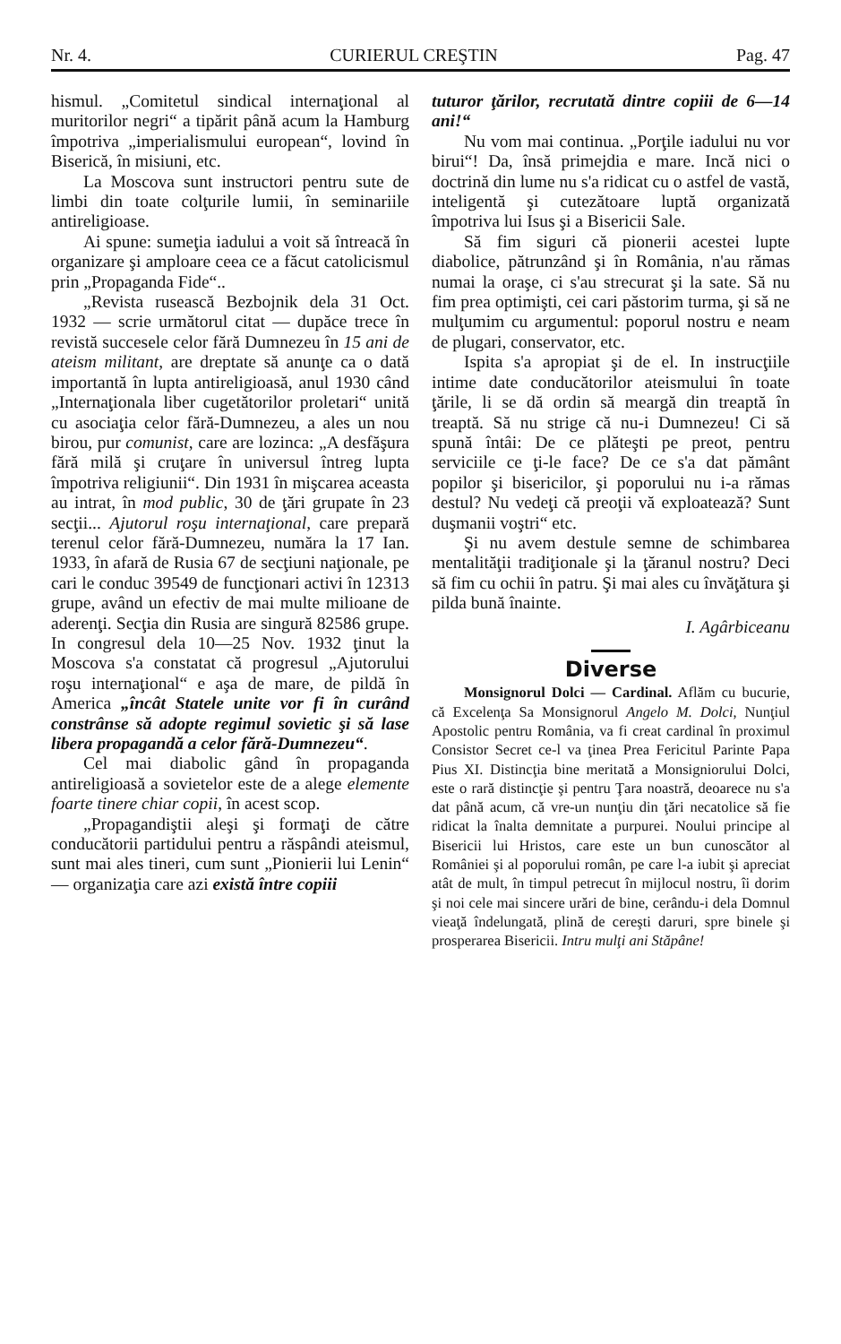Nr. 4. CURIERUL CREŞTIN Pag. 47
hismul. „Comitetul sindical internaţional al muritorilor negri“ a tipărit până acum la Hamburg împotriva „imperialismului european“, lovind în Biserică, în misiuni, etc.
La Moscova sunt instructori pentru sute de limbi din toate colţurile lumii, în seminariile antireligioase.
Ai spune: sumeţia iadului a voit să întreacă în organizare şi amploare ceea ce a făcut catolicismul prin „Propaganda Fide“..
„Revista rusească Bezbojnik dela 31 Oct. 1932 — scrie următorul citat — dupăce trece în revistă succesele celor fără Dumnezeu în 15 ani de ateism militant, are dreptate să anunţe ca o dată importantă în lupta antireligioasă, anul 1930 când „Internaţionala liber cugetătorilor proletari“ unită cu asociaţia celor fără-Dumnezeu, a ales un nou birou, pur comunist, care are lozinca: „A desfăşura fără milă şi cruţare în universul întreg lupta împotriva religiunii“. Din 1931 în mişcarea aceasta au intrat, în mod public, 30 de ţări grupate în 23 secţii... Ajutorul roşu internaţional, care prepară terenul celor fără-Dumnezeu, număra la 17 Ian. 1933, în afară de Rusia 67 de secţiuni naţionale, pe cari le conduc 39549 de funcţionari activi în 12313 grupe, având un efectiv de mai multe milioane de aderenţi. Secţia din Rusia are singură 82586 grupe. In congresul dela 10—25 Nov. 1932 ţinut la Moscova s'a constatat că progresul „Ajutorului roşu internaţional“ e aşa de mare, de pildă în America „încât Statele unite vor fi în curând constrânse să adopte regimul sovietic şi să lase libera propagandă a celor fără-Dumnezeu“.
Cel mai diabolic gând în propaganda antireligioasă a sovietelor este de a alege elemente foarte tinere chiar copii, în acest scop.
„Propagandiştii aleşi şi formaţi de către conducătorii partidului pentru a răspândi ateismul, sunt mai ales tineri, cum sunt „Pionierii lui Lenin“ — organizaţia care azi există între copiii
tuturor ţărilor, recrutată dintre copiii de 6—14 ani!“
Nu vom mai continua. „Porţile iadului nu vor birui“! Da, însă primejdia e mare. Incă nici o doctrină din lume nu s'a ridicat cu o astfel de vastă, inteligentă şi cutezătoare luptă organizată împotriva lui Isus şi a Bisericii Sale.
Să fim siguri că pionerii acestei lupte diabolice, pătrunzând şi în România, n'au rămas numai la oraşe, ci s'au strecurat şi la sate. Să nu fim prea optimişti, cei cari păstorim turma, şi să ne mulţumim cu argumentul: poporul nostru e neam de plugari, conservator, etc.
Ispita s'a apropiat şi de el. In instrucţiile intime date conducătorilor ateismului în toate ţările, li se dă ordin să meargă din treaptă în treaptă. Să nu strige că nu-i Dumnezeu! Ci să spună întâi: De ce plăteşti pe preot, pentru serviciile ce ţi-le face? De ce s'a dat pământ popilor şi bisericilor, şi poporului nu i-a rămas destul? Nu vedeţi că preoţii vă exploatează? Sunt duşmanii voştri“ etc.
Şi nu avem destule semne de schimbarea mentalităţii tradiţionale şi la ţăranul nostru? Deci să fim cu ochii în patru. Şi mai ales cu învăţătura şi pilda bună înainte.
I. Agârbiceanu
Diverse
Monsignorul Dolci — Cardinal. Aflăm cu bucurie, că Excelenţa Sa Monsignorul Angelo M. Dolci, Nunţiul Apostolic pentru România, va fi creat cardinal în proximul Consistor Secret ce-l va ţinea Prea Fericitul Parinte Papa Pius XI. Distincţia bine meritată a Monsigniorului Dolci, este o rară distincţie şi pentru Ţara noastră, deoarece nu s'a dat până acum, că vre-un nunţiu din ţări necatolice să fie ridicat la înalta demnitate a purpurei. Noului principe al Bisericii lui Hristos, care este un bun cunoscător al României şi al poporului român, pe care l-a iubit şi apreciat atât de mult, în timpul petrecut în mijlocul nostru, îi dorim şi noi cele mai sincere urări de bine, cerându-i dela Domnul vieaţă îndelungată, plină de cereşti daruri, spre binele şi prosperarea Bisericii. Intru mulţi ani Stăpâne!